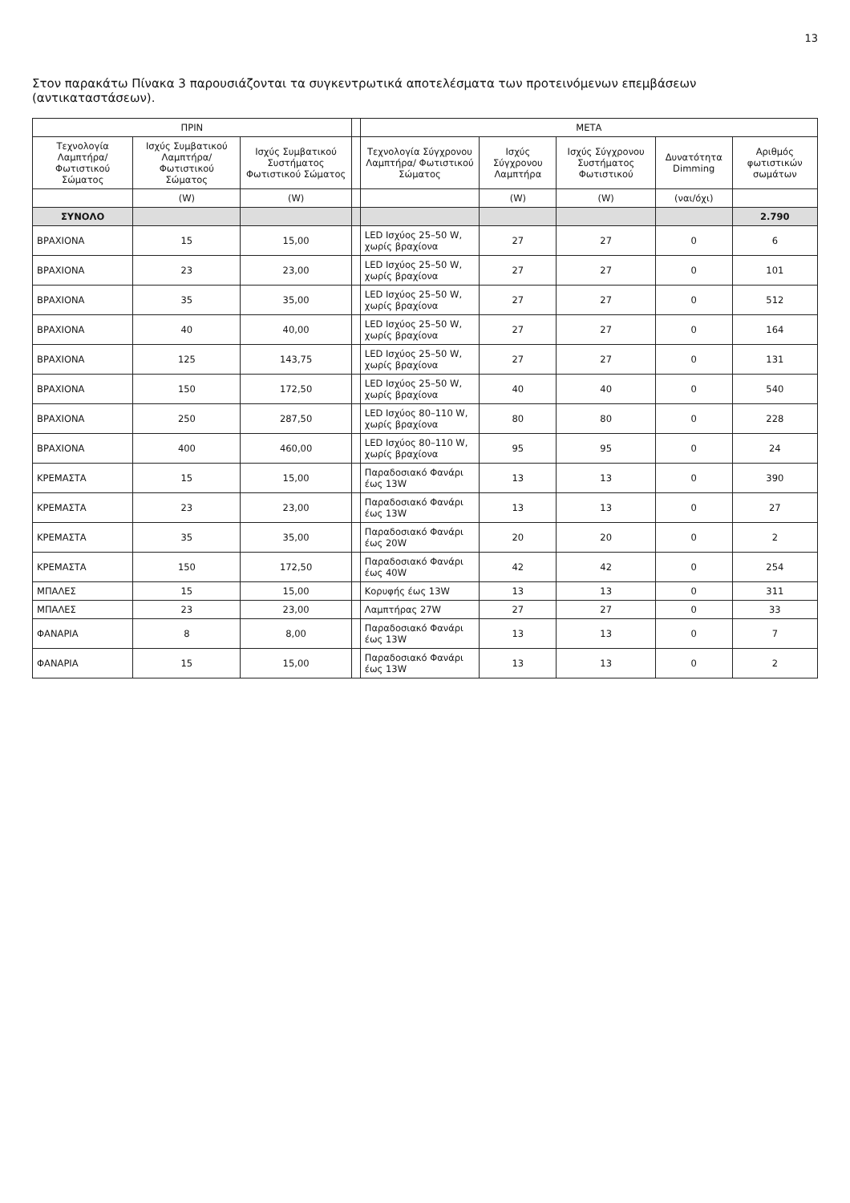13
Στον παρακάτω Πίνακα 3 παρουσιάζονται τα συγκεντρωτικά αποτελέσματα των προτεινόμενων επεμβάσεων (αντικαταστάσεων).
| ΠΡΙΝ | | | | ΜΕΤΑ | | | | |
| --- | --- | --- | --- | --- | --- | --- | --- | --- |
| Τεχνολογία Λαμπτήρα/ Φωτιστικού Σώματος | Ισχύς Συμβατικού Λαμπτήρα/ Φωτιστικού Σώματος | Ισχύς Συμβατικού Συστήματος Φωτιστικού Σώματος | | Τεχνολογία Σύγχρονου Λαμπτήρα/ Φωτιστικού Σώματος | Ισχύς Σύγχρονου Λαμπτήρα | Ισχύς Σύγχρονου Συστήματος Φωτιστικού | Δυνατότητα Dimming | Αριθμός φωτιστικών σωμάτων |
| | (W) | (W) | | | (W) | (W) | (ναι/όχι) | |
| ΣΥΝΟΛΟ | | | | | | | | 2.790 |
| ΒΡΑΧΙΟΝΑ | 15 | 15,00 | | LED Ισχύος 25–50 W, χωρίς βραχίονα | 27 | 27 | 0 | 6 |
| ΒΡΑΧΙΟΝΑ | 23 | 23,00 | | LED Ισχύος 25–50 W, χωρίς βραχίονα | 27 | 27 | 0 | 101 |
| ΒΡΑΧΙΟΝΑ | 35 | 35,00 | | LED Ισχύος 25–50 W, χωρίς βραχίονα | 27 | 27 | 0 | 512 |
| ΒΡΑΧΙΟΝΑ | 40 | 40,00 | | LED Ισχύος 25–50 W, χωρίς βραχίονα | 27 | 27 | 0 | 164 |
| ΒΡΑΧΙΟΝΑ | 125 | 143,75 | | LED Ισχύος 25–50 W, χωρίς βραχίονα | 27 | 27 | 0 | 131 |
| ΒΡΑΧΙΟΝΑ | 150 | 172,50 | | LED Ισχύος 25–50 W, χωρίς βραχίονα | 40 | 40 | 0 | 540 |
| ΒΡΑΧΙΟΝΑ | 250 | 287,50 | | LED Ισχύος 80–110 W, χωρίς βραχίονα | 80 | 80 | 0 | 228 |
| ΒΡΑΧΙΟΝΑ | 400 | 460,00 | | LED Ισχύος 80–110 W, χωρίς βραχίονα | 95 | 95 | 0 | 24 |
| ΚΡΕΜΑΣΤΑ | 15 | 15,00 | | Παραδοσιακό Φανάρι έως 13W | 13 | 13 | 0 | 390 |
| ΚΡΕΜΑΣΤΑ | 23 | 23,00 | | Παραδοσιακό Φανάρι έως 13W | 13 | 13 | 0 | 27 |
| ΚΡΕΜΑΣΤΑ | 35 | 35,00 | | Παραδοσιακό Φανάρι έως 20W | 20 | 20 | 0 | 2 |
| ΚΡΕΜΑΣΤΑ | 150 | 172,50 | | Παραδοσιακό Φανάρι έως 40W | 42 | 42 | 0 | 254 |
| ΜΠΑΛΕΣ | 15 | 15,00 | | Κορυφής έως 13W | 13 | 13 | 0 | 311 |
| ΜΠΑΛΕΣ | 23 | 23,00 | | Λαμπτήρας 27W | 27 | 27 | 0 | 33 |
| ΦΑΝΑΡΙΑ | 8 | 8,00 | | Παραδοσιακό Φανάρι έως 13W | 13 | 13 | 0 | 7 |
| ΦΑΝΑΡΙΑ | 15 | 15,00 | | Παραδοσιακό Φανάρι έως 13W | 13 | 13 | 0 | 2 |